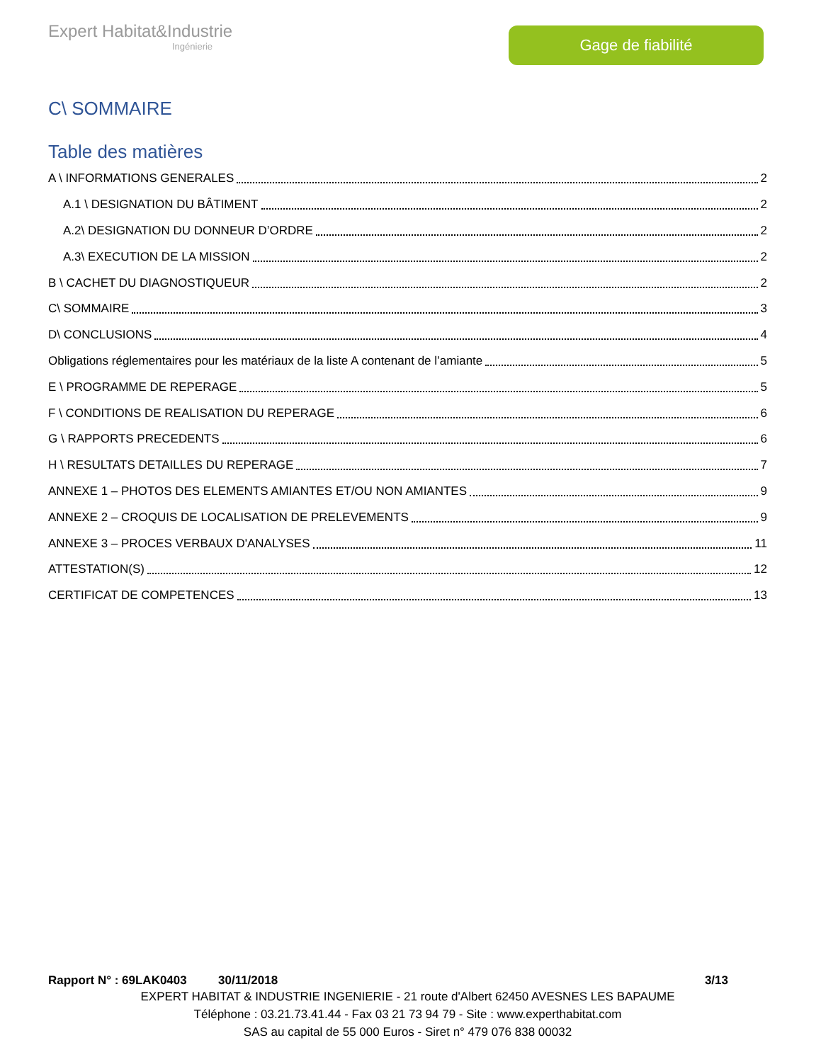Expert Habitat&Industrie
Ingénierie
Gage de fiabilité
C\ SOMMAIRE
Table des matières
A \ INFORMATIONS GENERALES 2
A.1 \ DESIGNATION DU BÂTIMENT 2
A.2\ DESIGNATION DU DONNEUR D’ORDRE 2
A.3\ EXECUTION DE LA MISSION 2
B \ CACHET DU DIAGNOSTIQUEUR 2
C\ SOMMAIRE 3
D\ CONCLUSIONS 4
Obligations réglementaires pour les matériaux de la liste A contenant de l’amiante 5
E \ PROGRAMME DE REPERAGE 5
F \ CONDITIONS DE REALISATION DU REPERAGE 6
G \ RAPPORTS PRECEDENTS 6
H \ RESULTATS DETAILLES DU REPERAGE 7
ANNEXE 1 – PHOTOS DES ELEMENTS AMIANTES ET/OU NON AMIANTES 9
ANNEXE 2 – CROQUIS DE LOCALISATION DE PRELEVEMENTS 9
ANNEXE 3 – PROCES VERBAUX D'ANALYSES 11
ATTESTATION(S) 12
CERTIFICAT DE COMPETENCES 13
Rapport N° : 69LAK0403 30/11/2018 3/13
EXPERT HABITAT & INDUSTRIE INGENIERIE - 21 route d'Albert 62450 AVESNES LES BAPAUME
Téléphone : 03.21.73.41.44 - Fax 03 21 73 94 79 - Site : www.experthabitat.com
SAS au capital de 55 000 Euros - Siret n° 479 076 838 00032